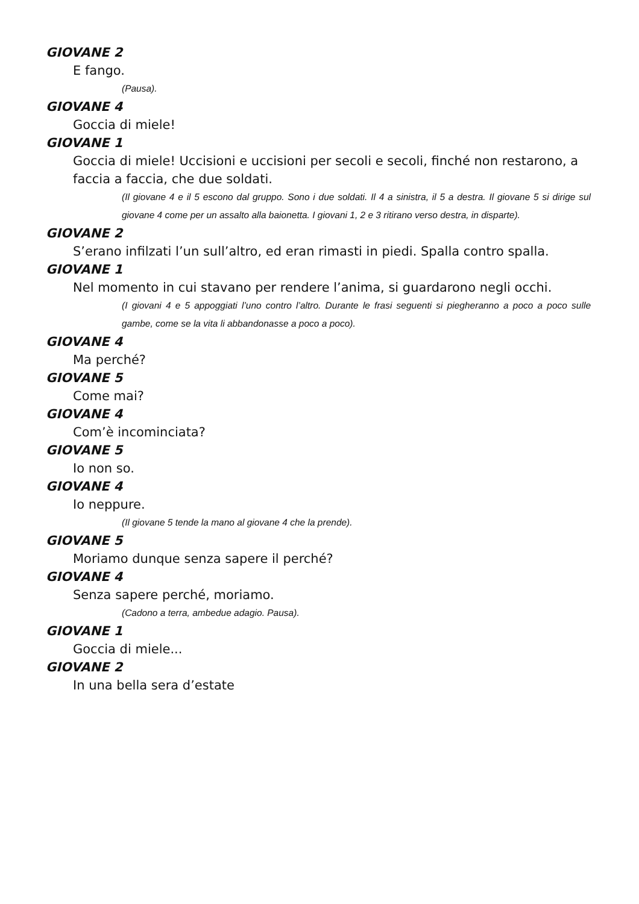GIOVANE 2
E fango.
(Pausa).
GIOVANE 4
Goccia di miele!
GIOVANE 1
Goccia di miele! Uccisioni e uccisioni per secoli e secoli, finché non restarono, a faccia a faccia, che due soldati.
(Il giovane 4 e il 5 escono dal gruppo. Sono i due soldati. Il 4 a sinistra, il 5 a destra. Il giovane 5 si dirige sul giovane 4 come per un assalto alla baionetta. I giovani 1, 2 e 3 ritirano verso destra, in disparte).
GIOVANE 2
S’erano infilzati l’un sull’altro, ed eran rimasti in piedi. Spalla contro spalla.
GIOVANE 1
Nel momento in cui stavano per rendere l’anima, si guardarono negli occhi.
(I giovani 4 e 5 appoggiati l’uno contro l’altro. Durante le frasi seguenti si piegheranno a poco a poco sulle gambe, come se la vita li abbandonasse a poco a poco).
GIOVANE 4
Ma perché?
GIOVANE 5
Come mai?
GIOVANE 4
Com’è incominciata?
GIOVANE 5
Io non so.
GIOVANE 4
Io neppure.
(Il giovane 5 tende la mano al giovane 4 che la prende).
GIOVANE 5
Moriamo dunque senza sapere il perché?
GIOVANE 4
Senza sapere perché, moriamo.
(Cadono a terra, ambedue adagio. Pausa).
GIOVANE 1
Goccia di miele...
GIOVANE 2
In una bella sera d’estate